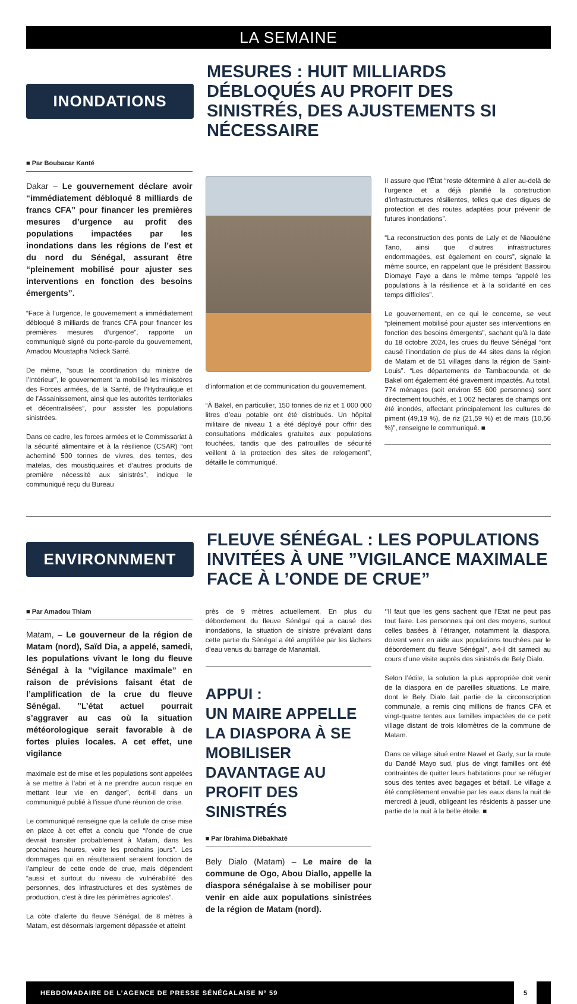LA SEMAINE
INONDATIONS
MESURES : HUIT MILLIARDS DÉBLOQUÉS AU PROFIT DES SINISTRÉS, DES AJUSTEMENTS SI NÉCESSAIRE
■ Par Boubacar Kanté
Dakar – Le gouvernement déclare avoir “immédiatement débloqué 8 milliards de francs CFA” pour financer les premières mesures d’urgence au profit des populations impactées par les inondations dans les régions de l’est et du nord du Sénégal, assurant être “pleinement mobilisé pour ajuster ses interventions en fonction des besoins émergents”.
“Face à l’urgence, le gouvernement a immédiatement débloqué 8 milliards de francs CFA pour financer les premières mesures d’urgence”, rapporte un communiqué signé du porte-parole du gouvernement, Amadou Moustapha Ndieck Sarré.
De même, “sous la coordination du ministre de l’Intérieur”, le gouvernement “a mobilisé les ministères des Forces armées, de la Santé, de l’Hydraulique et de l’Assainissement, ainsi que les autorités territoriales et décentralisées”, pour assister les populations sinistrées.
Dans ce cadre, les forces armées et le Commissariat à la sécurité alimentaire et à la résilience (CSAR) “ont acheminé 500 tonnes de vivres, des tentes, des matelas, des moustiquaires et d’autres produits de première nécessité aux sinistrés”, indique le communiqué reçu du Bureau
d’information et de communication du gouvernement.
“À Bakel, en particulier, 150 tonnes de riz et 1 000 000 litres d’eau potable ont été distribués. Un hôpital militaire de niveau 1 a été déployé pour offrir des consultations médicales gratuites aux populations touchées, tandis que des patrouilles de sécurité veillent à la protection des sites de relogement”, détaille le communiqué.
Il assure que l’État “reste déterminé à aller au-delà de l’urgence et a déjà planifié la construction d’infrastructures résilientes, telles que des digues de protection et des routes adaptées pour prévenir de futures inondations”.
“La reconstruction des ponts de Laly et de Niaoulène Tano, ainsi que d’autres infrastructures endommagées, est également en cours”, signale la même source, en rappelant que le président Bassirou Diomaye Faye a dans le même temps “appelé les populations à la résilience et à la solidarité en ces temps difficiles”.
Le gouvernement, en ce qui le concerne, se veut “pleinement mobilisé pour ajuster ses interventions en fonction des besoins émergents”, sachant qu’à la date du 18 octobre 2024, les crues du fleuve Sénégal “ont causé l’inondation de plus de 44 sites dans la région de Matam et de 51 villages dans la région de Saint-Louis”. “Les départements de Tambacounda et de Bakel ont également été gravement impactés. Au total, 774 ménages (soit environ 55 600 personnes) sont directement touchés, et 1 002 hectares de champs ont été inondés, affectant principalement les cultures de piment (49,19 %), de riz (21,59 %) et de maïs (10,56 %)”, renseigne le communiqué. ■
ENVIRONNMENT
FLEUVE SÉNÉGAL : LES POPULATIONS INVITÉES À UNE ”VIGILANCE MAXIMALE FACE À L’ONDE DE CRUE”
■ Par Amadou Thiam
Matam, – Le gouverneur de la région de Matam (nord), Saïd Dia, a appelé, samedi, les populations vivant le long du fleuve Sénégal à la ”vigilance maximale” en raison de prévisions faisant état de l’amplification de la crue du fleuve Sénégal. ”L’état actuel pourrait s’aggraver au cas où la situation météorologique serait favorable à de fortes pluies locales. A cet effet, une vigilance
maximale est de mise et les populations sont appelées à se mettre à l’abri et à ne prendre aucun risque en mettant leur vie en danger”, écrit-il dans un communiqué publié à l’issue d’une réunion de crise.
Le communiqué renseigne que la cellule de crise mise en place à cet effet a conclu que “l’onde de crue devrait transiter probablement à Matam, dans les prochaines heures, voire les prochains jours”. Les dommages qui en résulteraient seraient fonction de l’ampleur de cette onde de crue, mais dépendent “aussi et surtout du niveau de vulnérabilité des personnes, des infrastructures et des systèmes de production, c’est à dire les périmètres agricoles”.
La côte d’alerte du fleuve Sénégal, de 8 mètres à Matam, est désormais largement dépassée et atteint
près de 9 mètres actuellement. En plus du débordement du fleuve Sénégal qui a causé des inondations, la situation de sinistre prévalant dans cette partie du Sénégal a été amplifiée par les lâchers d’eau venus du barrage de Manantali.
APPUI :
UN MAIRE APPELLE LA DIASPORA À SE MOBILISER DAVANTAGE AU PROFIT DES SINISTRÉS
■ Par Ibrahima Diébakhaté
Bely Dialo (Matam) – Le maire de la commune de Ogo, Abou Diallo, appelle la diaspora sénégalaise à se mobiliser pour venir en aide aux populations sinistrées de la région de Matam (nord).
‘’Il faut que les gens sachent que l’Etat ne peut pas tout faire. Les personnes qui ont des moyens, surtout celles basées à l’étranger, notamment la diaspora, doivent venir en aide aux populations touchées par le débordement du fleuve Sénégal’’, a-t-il dit samedi au cours d’une visite auprès des sinistrés de Bely Dialo.
Selon l’édile, la solution la plus appropriée doit venir de la diaspora en de pareilles situations. Le maire, dont le Bely Dialo fait partie de la circonscription communale, a remis cinq millions de francs CFA et vingt-quatre tentes aux familles impactées de ce petit village distant de trois kilomètres de la commune de Matam.
Dans ce village situé entre Nawel et Garly, sur la route du Dandé Mayo sud, plus de vingt familles ont été contraintes de quitter leurs habitations pour se réfugier sous des tentes avec bagages et bétail. Le village a été complètement envahie par les eaux dans la nuit de mercredi à jeudi, obligeant les résidents à passer une partie de la nuit à la belle étoile. ■
HEBDOMADAIRE DE L’AGENCE DE PRESSE SÉNÉGALAISE N° 59
5